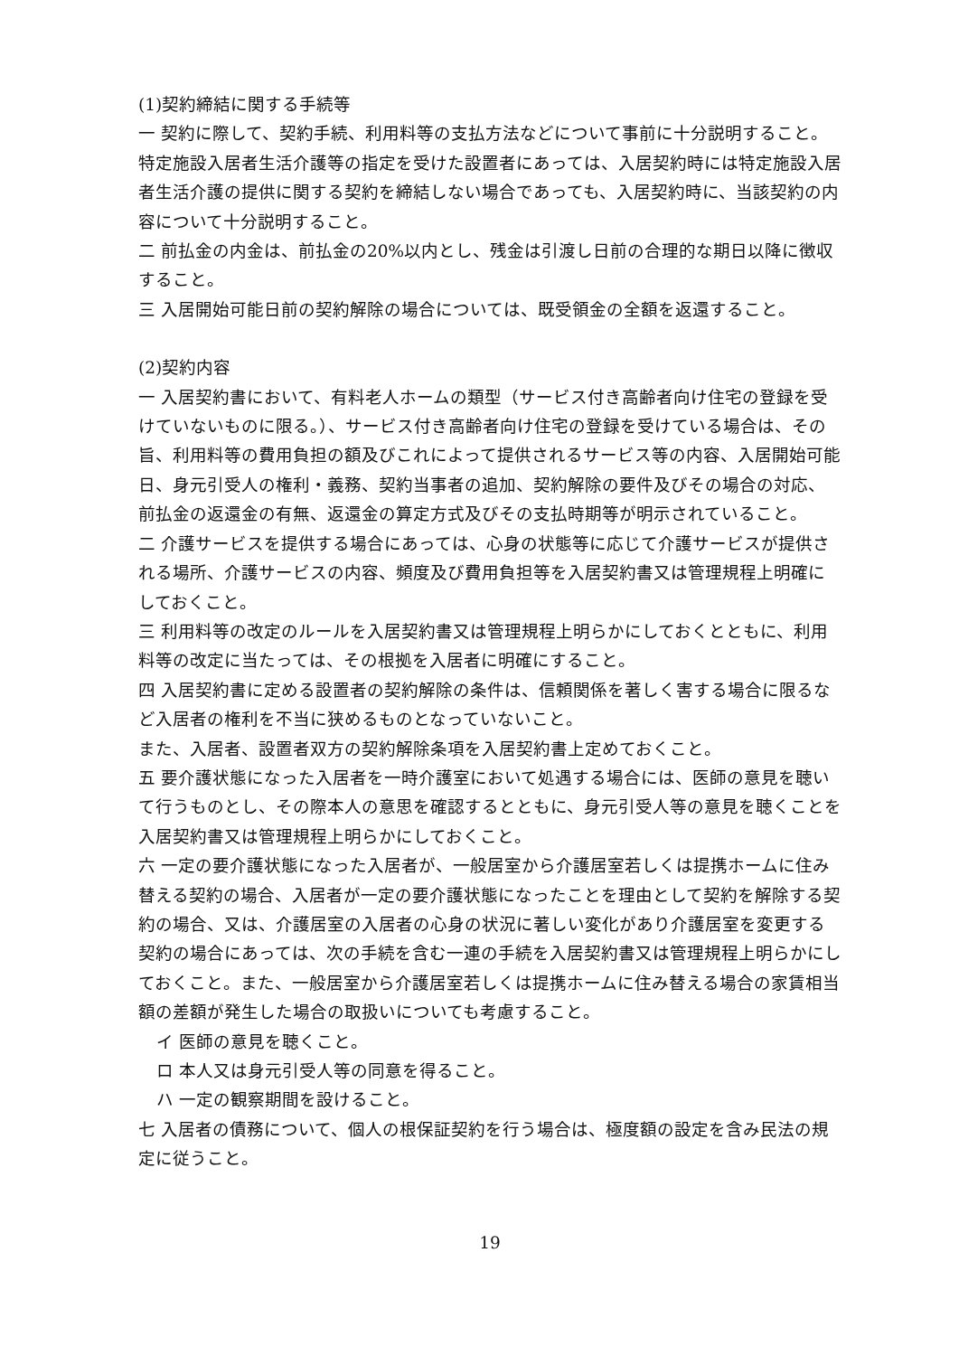(1)契約締結に関する手続等
一 契約に際して、契約手続、利用料等の支払方法などについて事前に十分説明すること。特定施設入居者生活介護等の指定を受けた設置者にあっては、入居契約時には特定施設入居者生活介護の提供に関する契約を締結しない場合であっても、入居契約時に、当該契約の内容について十分説明すること。
二 前払金の内金は、前払金の20%以内とし、残金は引渡し日前の合理的な期日以降に徴収すること。
三 入居開始可能日前の契約解除の場合については、既受領金の全額を返還すること。
(2)契約内容
一 入居契約書において、有料老人ホームの類型（サービス付き高齢者向け住宅の登録を受けていないものに限る。）、サービス付き高齢者向け住宅の登録を受けている場合は、その旨、利用料等の費用負担の額及びこれによって提供されるサービス等の内容、入居開始可能日、身元引受人の権利・義務、契約当事者の追加、契約解除の要件及びその場合の対応、前払金の返還金の有無、返還金の算定方式及びその支払時期等が明示されていること。
二 介護サービスを提供する場合にあっては、心身の状態等に応じて介護サービスが提供される場所、介護サービスの内容、頻度及び費用負担等を入居契約書又は管理規程上明確にしておくこと。
三 利用料等の改定のルールを入居契約書又は管理規程上明らかにしておくとともに、利用料等の改定に当たっては、その根拠を入居者に明確にすること。
四 入居契約書に定める設置者の契約解除の条件は、信頼関係を著しく害する場合に限るなど入居者の権利を不当に狭めるものとなっていないこと。
また、入居者、設置者双方の契約解除条項を入居契約書上定めておくこと。
五 要介護状態になった入居者を一時介護室において処遇する場合には、医師の意見を聴いて行うものとし、その際本人の意思を確認するとともに、身元引受人等の意見を聴くことを入居契約書又は管理規程上明らかにしておくこと。
六 一定の要介護状態になった入居者が、一般居室から介護居室若しくは提携ホームに住み替える契約の場合、入居者が一定の要介護状態になったことを理由として契約を解除する契約の場合、又は、介護居室の入居者の心身の状況に著しい変化があり介護居室を変更する契約の場合にあっては、次の手続を含む一連の手続を入居契約書又は管理規程上明らかにしておくこと。また、一般居室から介護居室若しくは提携ホームに住み替える場合の家賃相当額の差額が発生した場合の取扱いについても考慮すること。
イ 医師の意見を聴くこと。
ロ 本人又は身元引受人等の同意を得ること。
ハ 一定の観察期間を設けること。
七 入居者の債務について、個人の根保証契約を行う場合は、極度額の設定を含み民法の規定に従うこと。
19